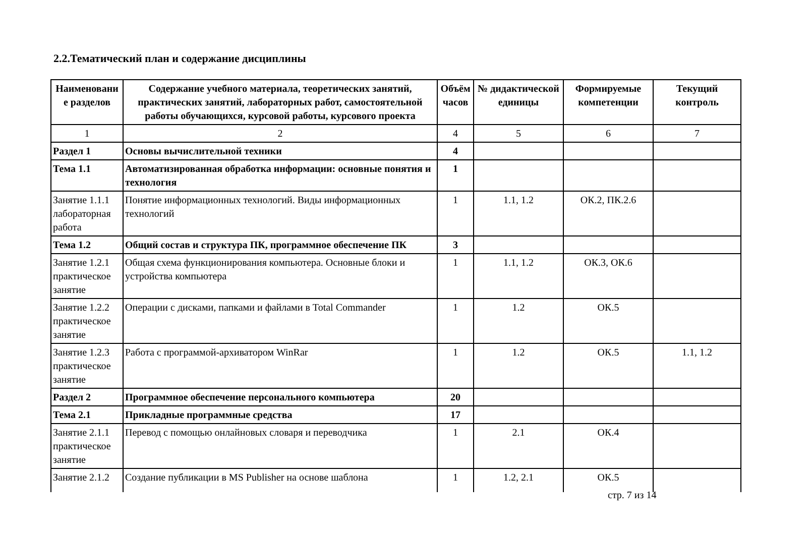2.2.Тематический план и содержание дисциплины
| Наименовани е разделов | Содержание учебного материала, теоретических занятий, практических занятий, лабораторных работ, самостоятельной работы обучающихся, курсовой работы, курсового проекта | Объём часов | № дидактической единицы | Формируемые компетенции | Текущий контроль |
| --- | --- | --- | --- | --- | --- |
| 1 | 2 | 4 | 5 | 6 | 7 |
| Раздел 1 | Основы вычислительной техники | 4 | | | |
| Тема 1.1 | Автоматизированная обработка информации: основные понятия и технология | 1 | | | |
| Занятие 1.1.1 лабораторная работа | Понятие информационных технологий. Виды информационных технологий | 1 | 1.1, 1.2 | ОК.2, ПК.2.6 | |
| Тема 1.2 | Общий состав и структура ПК, программное обеспечение ПК | 3 | | | |
| Занятие 1.2.1 практическое занятие | Общая схема функционирования компьютера. Основные блоки и устройства компьютера | 1 | 1.1, 1.2 | ОК.3, ОК.6 | |
| Занятие 1.2.2 практическое занятие | Операции с дисками, папками и файлами в Total Commander | 1 | 1.2 | ОК.5 | |
| Занятие 1.2.3 практическое занятие | Работа с программой-архиватором WinRar | 1 | 1.2 | ОК.5 | 1.1, 1.2 |
| Раздел 2 | Программное обеспечение персонального компьютера | 20 | | | |
| Тема 2.1 | Прикладные программные средства | 17 | | | |
| Занятие 2.1.1 практическое занятие | Перевод с помощью онлайновых словаря и переводчика | 1 | 2.1 | ОК.4 | |
| Занятие 2.1.2 | Создание публикации в MS Publisher на основе шаблона | 1 | 1.2, 2.1 | ОК.5 | |
стр. 7 из 14